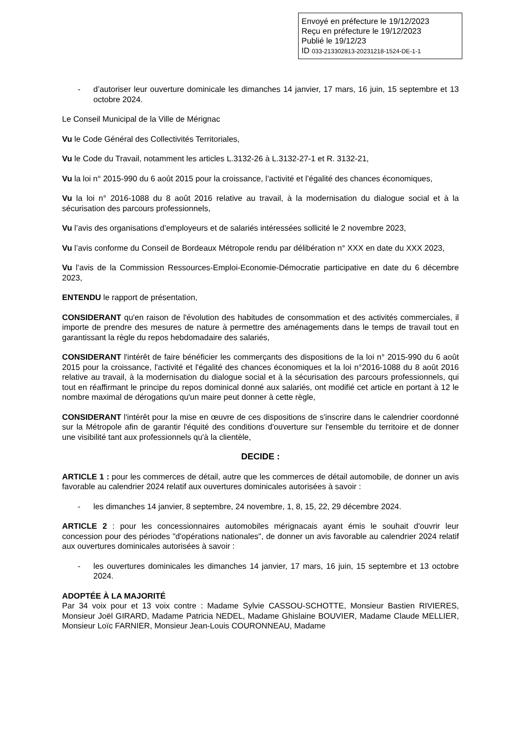Envoyé en préfecture le 19/12/2023
Reçu en préfecture le 19/12/2023
Publié le 19/12/23
ID 033-213302813-20231218-1524-DE-1-1
- d’autoriser leur ouverture dominicale les dimanches 14 janvier, 17 mars, 16 juin, 15 septembre et 13 octobre 2024.
Le Conseil Municipal de la Ville de Mérignac
Vu le Code Général des Collectivités Territoriales,
Vu le Code du Travail, notamment les articles L.3132-26 à L.3132-27-1 et R. 3132-21,
Vu la loi n° 2015-990 du 6 août 2015 pour la croissance, l’activité et l’égalité des chances économiques,
Vu la loi n° 2016-1088 du 8 août 2016 relative au travail, à la modernisation du dialogue social et à la sécurisation des parcours professionnels,
Vu l’avis des organisations d’employeurs et de salariés intéressées sollicité le 2 novembre 2023,
Vu l’avis conforme du Conseil de Bordeaux Métropole rendu par délibération n° XXX en date du XXX 2023,
Vu l’avis de la Commission Ressources-Emploi-Economie-Démocratie participative en date du 6 décembre 2023,
ENTENDU le rapport de présentation,
CONSIDERANT qu'en raison de l'évolution des habitudes de consommation et des activités commerciales, il importe de prendre des mesures de nature à permettre des aménagements dans le temps de travail tout en garantissant la règle du repos hebdomadaire des salariés,
CONSIDERANT l'intérêt de faire bénéficier les commerçants des dispositions de la loi n° 2015-990 du 6 août 2015 pour la croissance, l'activité et l'égalité des chances économiques et la loi n°2016-1088 du 8 août 2016 relative au travail, à la modernisation du dialogue social et à la sécurisation des parcours professionnels, qui tout en réaffirmant le principe du repos dominical donné aux salariés, ont modifié cet article en portant à 12 le nombre maximal de dérogations qu'un maire peut donner à cette règle,
CONSIDERANT l'intérêt pour la mise en œuvre de ces dispositions de s'inscrire dans le calendrier coordonné sur la Métropole afin de garantir l'équité des conditions d'ouverture sur l'ensemble du territoire et de donner une visibilité tant aux professionnels qu'à la clientèle,
DECIDE :
ARTICLE 1 : pour les commerces de détail, autre que les commerces de détail automobile, de donner un avis favorable au calendrier 2024 relatif aux ouvertures dominicales autorisées à savoir :
- les dimanches 14 janvier, 8 septembre, 24 novembre, 1, 8, 15, 22, 29 décembre 2024.
ARTICLE 2 : pour les concessionnaires automobiles mérignacais ayant émis le souhait d'ouvrir leur concession pour des périodes "d'opérations nationales", de donner un avis favorable au calendrier 2024 relatif aux ouvertures dominicales autorisées à savoir :
- les ouvertures dominicales les dimanches 14 janvier, 17 mars, 16 juin, 15 septembre et 13 octobre 2024.
ADOPTÉE À LA MAJORITÉ
Par 34 voix pour et 13 voix contre : Madame Sylvie CASSOU-SCHOTTE, Monsieur Bastien RIVIERES, Monsieur Joël GIRARD, Madame Patricia NEDEL, Madame Ghislaine BOUVIER, Madame Claude MELLIER, Monsieur Loïc FARNIER, Monsieur Jean-Louis COURONNEAU, Madame